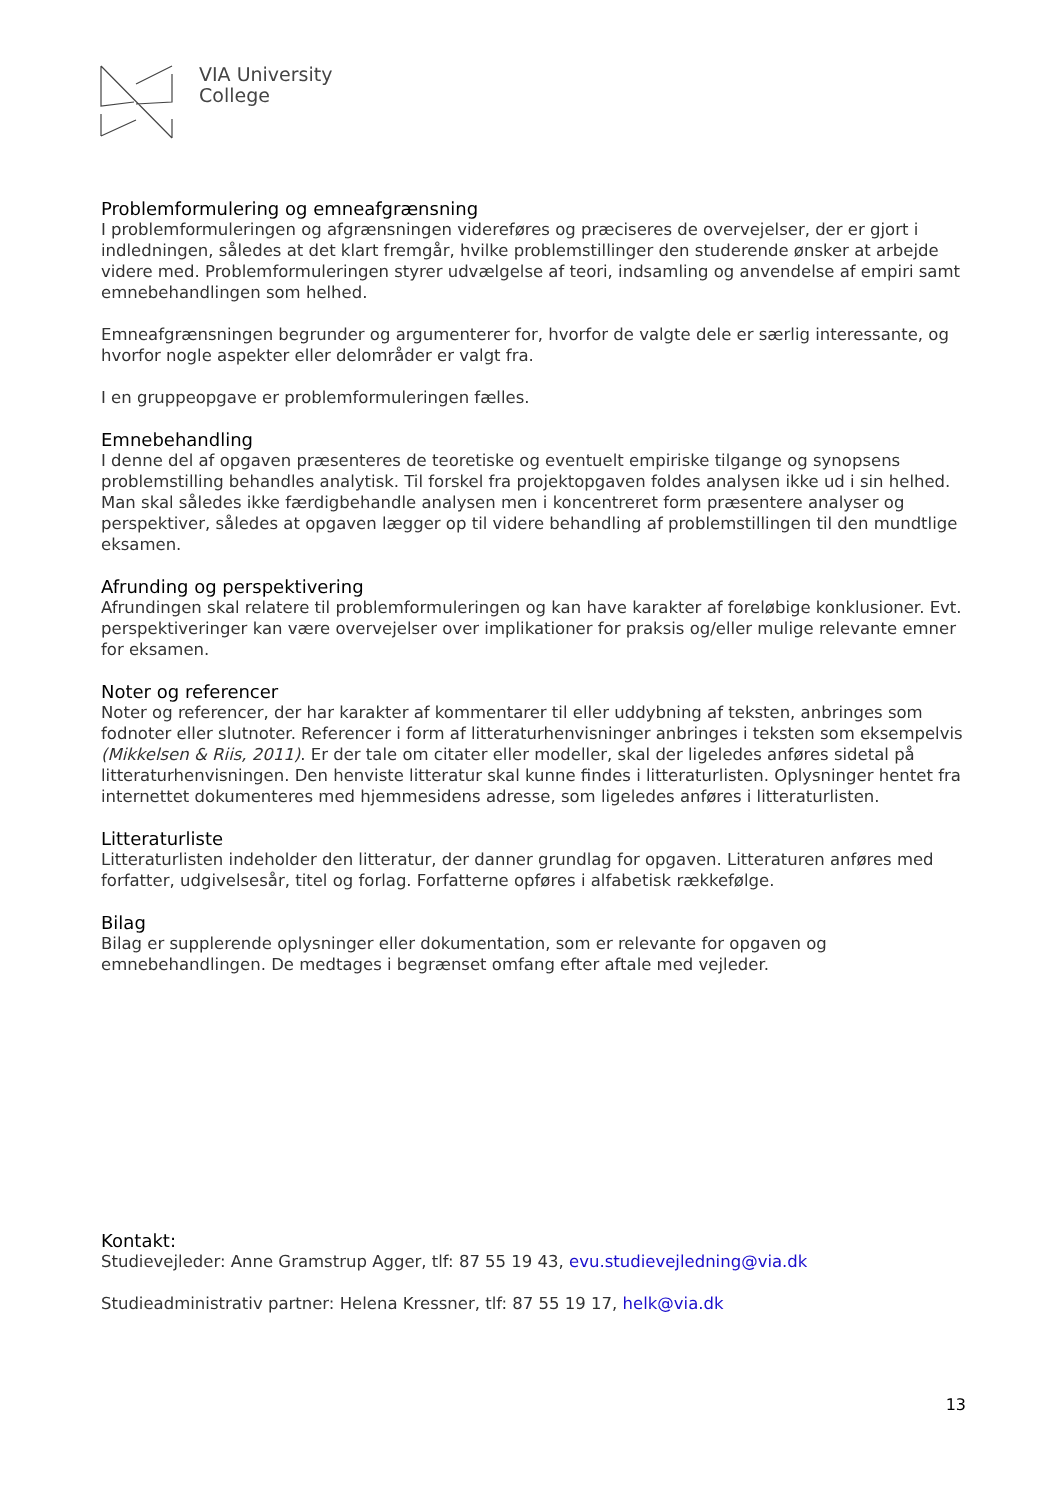VIA University
College
Problemformulering og emneafgrænsning
I problemformuleringen og afgrænsningen videreføres og præciseres de overvejelser, der er gjort i indledningen, således at det klart fremgår, hvilke problemstillinger den studerende ønsker at arbejde videre med. Problemformuleringen styrer udvælgelse af teori, indsamling og anvendelse af empiri samt emnebehandlingen som helhed.
Emneafgrænsningen begrunder og argumenterer for, hvorfor de valgte dele er særlig interessante, og hvorfor nogle aspekter eller delområder er valgt fra.
I en gruppeopgave er problemformuleringen fælles.
Emnebehandling
I denne del af opgaven præsenteres de teoretiske og eventuelt empiriske tilgange og synopsens problemstilling behandles analytisk. Til forskel fra projektopgaven foldes analysen ikke ud i sin helhed. Man skal således ikke færdigbehandle analysen men i koncentreret form præsentere analyser og perspektiver, således at opgaven lægger op til videre behandling af problemstillingen til den mundtlige eksamen.
Afrunding og perspektivering
Afrundingen skal relatere til problemformuleringen og kan have karakter af foreløbige konklusioner. Evt. perspektiveringer kan være overvejelser over implikationer for praksis og/eller mulige relevante emner for eksamen.
Noter og referencer
Noter og referencer, der har karakter af kommentarer til eller uddybning af teksten, anbringes som fodnoter eller slutnoter. Referencer i form af litteraturhenvisninger anbringes i teksten som eksempelvis (Mikkelsen & Riis, 2011). Er der tale om citater eller modeller, skal der ligeledes anføres sidetal på litteraturhenvisningen. Den henviste litteratur skal kunne findes i litteraturlisten. Oplysninger hentet fra internettet dokumenteres med hjemmesidens adresse, som ligeledes anføres i litteraturlisten.
Litteraturliste
Litteraturlisten indeholder den litteratur, der danner grundlag for opgaven. Litteraturen anføres med forfatter, udgivelsesår, titel og forlag. Forfatterne opføres i alfabetisk rækkefølge.
Bilag
Bilag er supplerende oplysninger eller dokumentation, som er relevante for opgaven og emnebehandlingen. De medtages i begrænset omfang efter aftale med vejleder.
Kontakt:
Studievejleder: Anne Gramstrup Agger, tlf: 87 55 19 43, evu.studievejledning@via.dk
Studieadministrativ partner: Helena Kressner, tlf: 87 55 19 17, helk@via.dk
13